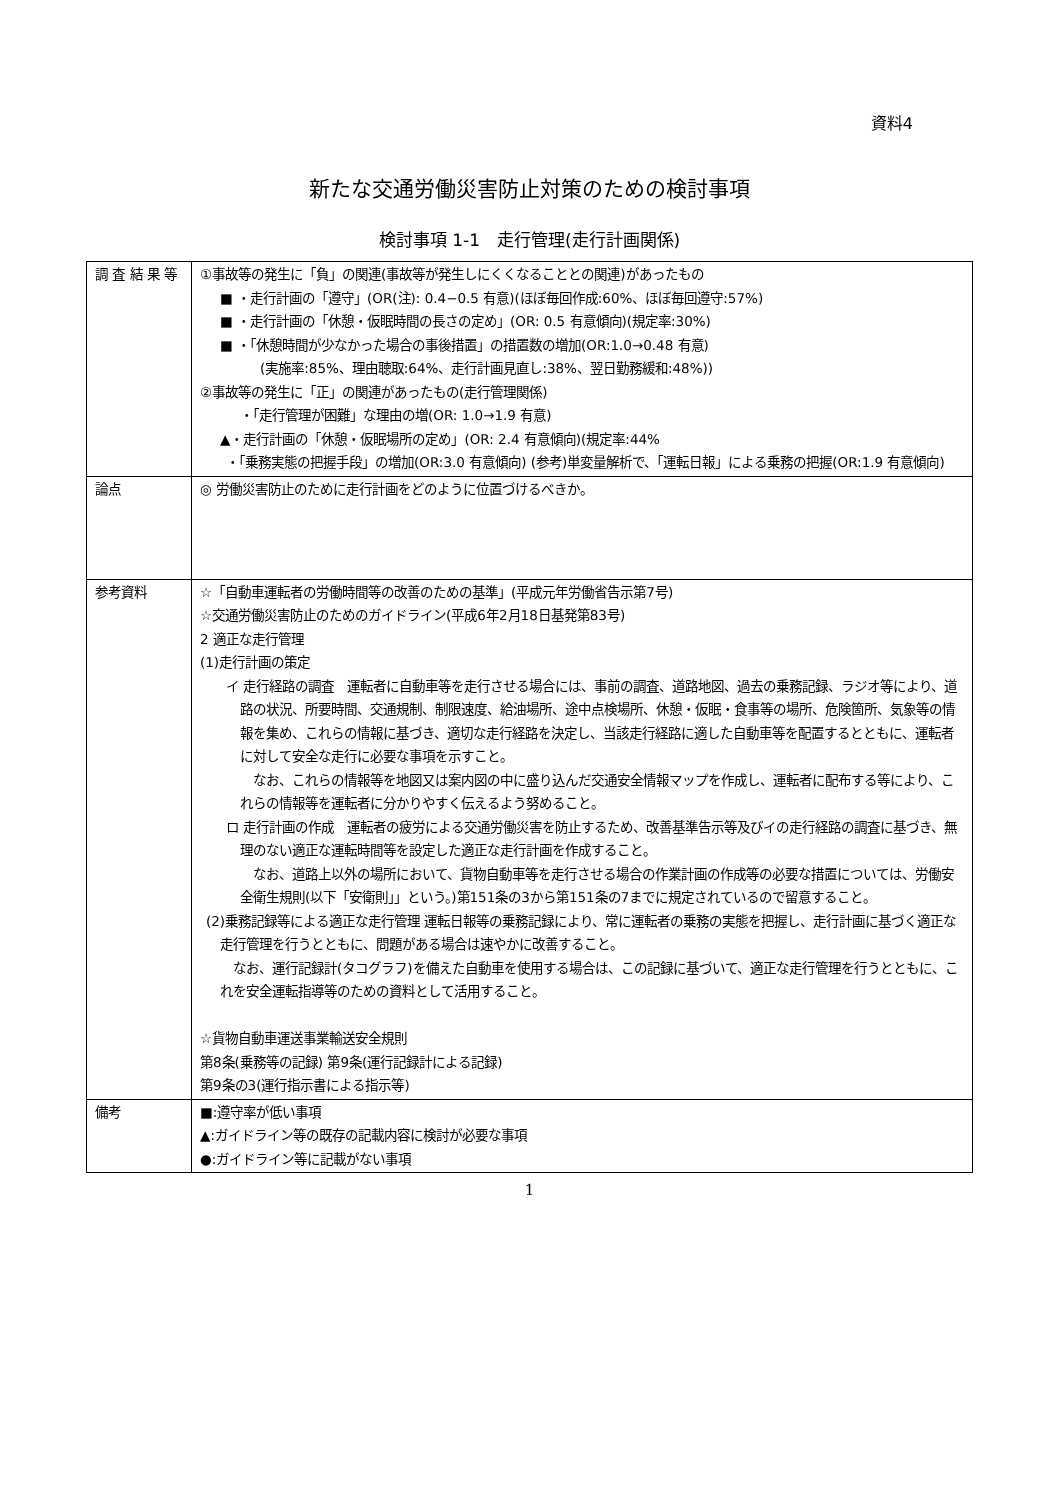資料4
新たな交通労働災害防止対策のための検討事項
検討事項 1-1　走行管理(走行計画関係)
| 調 査 結 果 等 | ①事故等の発生に「負」の関連(事故等が発生しにくくなることとの関連)があったもの ■ ・走行計画の「遵守」(OR(注): 0.4−0.5 有意)(ほぼ毎回作成:60%、ほぼ毎回遵守:57%) ■ ・走行計画の「休憩・仮眠時間の長さの定め」(OR: 0.5 有意傾向)(規定率:30%) ■ ・「休憩時間が少なかった場合の事後措置」の措置数の増加(OR:1.0→0.48 有意) (実施率:85%、理由聴取:64%、走行計画見直し:38%、翌日勤務緩和:48%)) ②事故等の発生に「正」の関連があったもの(走行管理関係) ・「走行管理が困難」な理由の増(OR: 1.0→1.9 有意) ▲・走行計画の「休憩・仮眠場所の定め」(OR: 2.4 有意傾向)(規定率:44% ・「乗務実態の把握手段」の増加(OR:3.0 有意傾向) (参考)単変量解析で、「運転日報」による乗務の把握(OR:1.9 有意傾向) |
| 論点 | ◎ 労働災害防止のために走行計画をどのように位置づけるべきか。 |
| 参考資料 | ☆「自動車運転者の労働時間等の改善のための基準」(平成元年労働省告示第7号) ☆交通労働災害防止のためのガイドライン(平成6年2月18日基発第83号) 2 適正な走行管理 (1)走行計画の策定 イ 走行経路の調査 運転者に自動車等を走行させる場合には、事前の調査、道路地図、過去の乗務記録、ラジオ等により、道路の状況、所要時間、交通規制、制限速度、給油場所、途中点検場所、休憩・仮眠・食事等の場所、危険箇所、気象等の情報を集め、これらの情報に基づき、適切な走行経路を決定し、当該走行経路に適した自動車等を配置するとともに、運転者に対して安全な走行に必要な事項を示すこと。 なお、これらの情報等を地図又は案内図の中に盛り込んだ交通安全情報マップを作成し、運転者に配布する等により、これらの情報等を運転者に分かりやすく伝えるよう努めること。 ロ 走行計画の作成 運転者の疲労による交通労働災害を防止するため、改善基準告示等及びイの走行経路の調査に基づき、無理のない適正な運転時間等を設定した適正な走行計画を作成すること。 なお、道路上以外の場所において、貨物自動車等を走行させる場合の作業計画の作成等の必要な措置については、労働安全衛生規則(以下「安衛則」」という。)第151条の3から第151条の7までに規定されているので留意すること。 (2)乗務記録等による適正な走行管理 運転日報等の乗務記録により、常に運転者の乗務の実態を把握し、走行計画に基づく適正な走行管理を行うとともに、問題がある場合は速やかに改善すること。 なお、運行記録計(タコグラフ)を備えた自動車を使用する場合は、この記録に基づいて、適正な走行管理を行うとともに、これを安全運転指導等のための資料として活用すること。 ☆貨物自動車運送事業輸送安全規則 第8条(乗務等の記録) 第9条(運行記録計による記録) 第9条の3(運行指示書による指示等) |
| 備考 | ■:遵守率が低い事項 ▲:ガイドライン等の既存の記載内容に検討が必要な事項 ●:ガイドライン等に記載がない事項 |
1